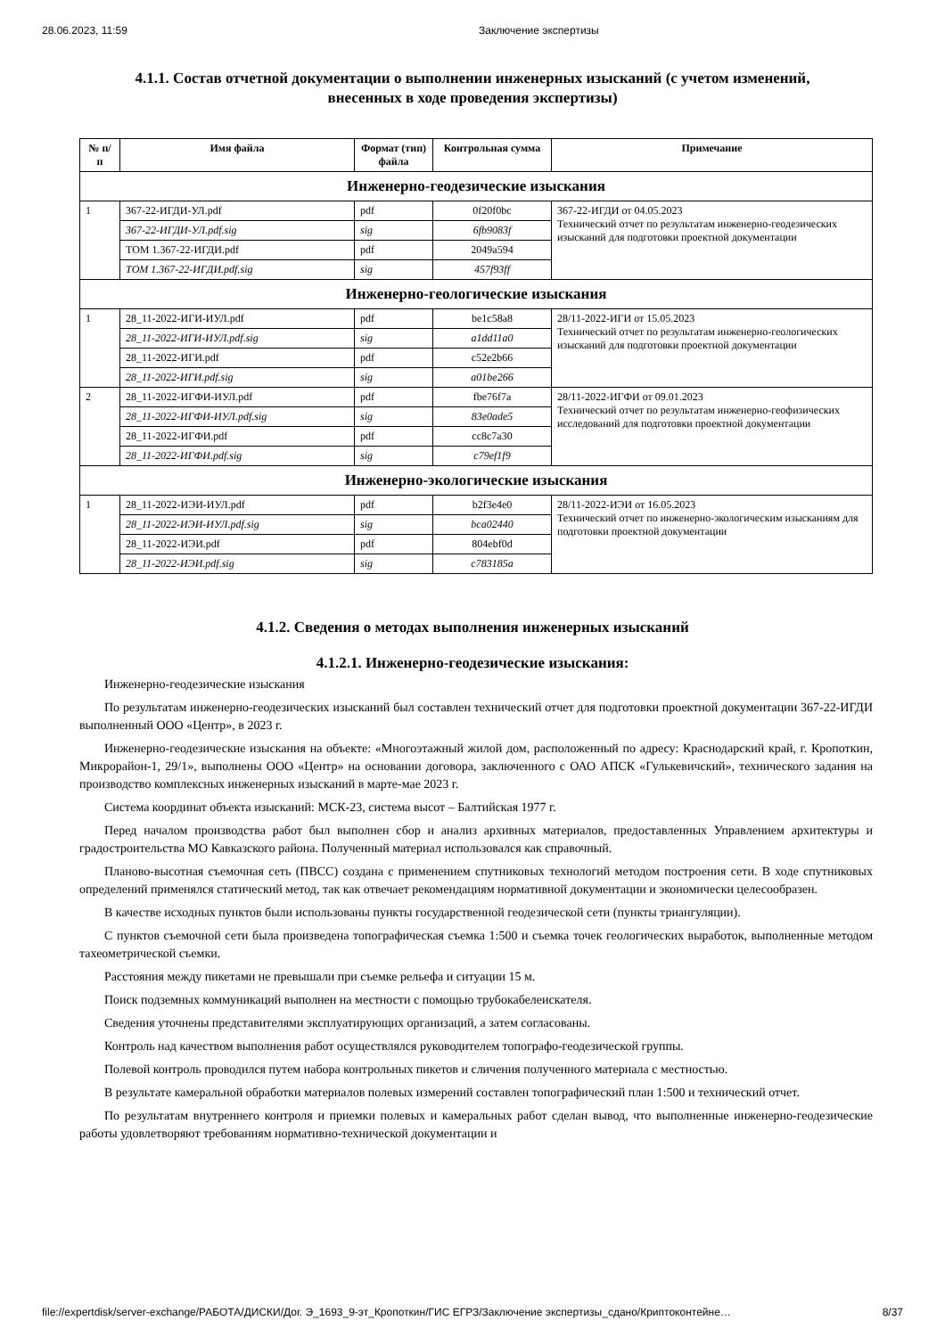28.06.2023, 11:59 Заключение экспертизы
4.1.1. Состав отчетной документации о выполнении инженерных изысканий (с учетом изменений, внесенных в ходе проведения экспертизы)
| № п/п | Имя файла | Формат (тип) файла | Контрольная сумма | Примечание |
| --- | --- | --- | --- | --- |
| Инженерно-геодезические изыскания | | | | |
| 1 | 367-22-ИГДИ-УЛ.pdf | pdf | 0f20f0bc | 367-22-ИГДИ от 04.05.2023 Технический отчет по результатам инженерно-геодезических изысканий для подготовки проектной документации |
| | 367-22-ИГДИ-УЛ.pdf.sig | sig | 6fb9083f | |
| | ТОМ 1.367-22-ИГДИ.pdf | pdf | 2049a594 | |
| | ТОМ 1.367-22-ИГДИ.pdf.sig | sig | 457f93ff | |
| Инженерно-геологические изыскания | | | | |
| 1 | 28_11-2022-ИГИ-ИУЛ.pdf | pdf | be1c58a8 | 28/11-2022-ИГИ от 15.05.2023 Технический отчет по результатам инженерно-геологических изысканий для подготовки проектной документации |
| | 28_11-2022-ИГИ-ИУЛ.pdf.sig | sig | a1dd11a0 | |
| | 28_11-2022-ИГИ.pdf | pdf | c52e2b66 | |
| | 28_11-2022-ИГИ.pdf.sig | sig | a01be266 | |
| 2 | 28_11-2022-ИГФИ-ИУЛ.pdf | pdf | fbe76f7a | 28/11-2022-ИГФИ от 09.01.2023 Технический отчет по результатам инженерно-геофизических исследований для подготовки проектной документации |
| | 28_11-2022-ИГФИ-ИУЛ.pdf.sig | sig | 83e0ade5 | |
| | 28_11-2022-ИГФИ.pdf | pdf | cc8c7a30 | |
| | 28_11-2022-ИГФИ.pdf.sig | sig | c79ef1f9 | |
| Инженерно-экологические изыскания | | | | |
| 1 | 28_11-2022-ИЭИ-ИУЛ.pdf | pdf | b2f3e4e0 | 28/11-2022-ИЭИ от 16.05.2023 Технический отчет по инженерно-экологическим изысканиям для подготовки проектной документации |
| | 28_11-2022-ИЭИ-ИУЛ.pdf.sig | sig | bca02440 | |
| | 28_11-2022-ИЭИ.pdf | pdf | 804ebf0d | |
| | 28_11-2022-ИЭИ.pdf.sig | sig | c783185a | |
4.1.2. Сведения о методах выполнения инженерных изысканий
4.1.2.1. Инженерно-геодезические изыскания:
Инженерно-геодезические изыскания
По результатам инженерно-геодезических изысканий был составлен технический отчет для подготовки проектной документации 367-22-ИГДИ выполненный ООО «Центр», в 2023 г.
Инженерно-геодезические изыскания на объекте: «Многоэтажный жилой дом, расположенный по адресу: Краснодарский край, г. Кропоткин, Микрорайон-1, 29/1», выполнены ООО «Центр» на основании договора, заключенного с ОАО АПСК «Гулькевичский», технического задания на производство комплексных инженерных изысканий в марте-мае 2023 г.
Система координат объекта изысканий: МСК-23, система высот – Балтийская 1977 г.
Перед началом производства работ был выполнен сбор и анализ архивных материалов, предоставленных Управлением архитектуры и градостроительства МО Кавказского района. Полученный материал использовался как справочный.
Планово-высотная съемочная сеть (ПВСС) создана с применением спутниковых технологий методом построения сети. В ходе спутниковых определений применялся статический метод, так как отвечает рекомендациям нормативной документации и экономически целесообразен.
В качестве исходных пунктов были использованы пункты государственной геодезической сети (пункты триангуляции).
С пунктов съемочной сети была произведена топографическая съемка 1:500 и съемка точек геологических выработок, выполненные методом тахеометрической съемки.
Расстояния между пикетами не превышали при съемке рельефа и ситуации 15 м.
Поиск подземных коммуникаций выполнен на местности с помощью трубокабелеискателя.
Сведения уточнены представителями эксплуатирующих организаций, а затем согласованы.
Контроль над качеством выполнения работ осуществлялся руководителем топографо-геодезической группы.
Полевой контроль проводился путем набора контрольных пикетов и сличения полученного материала с местностью.
В результате камеральной обработки материалов полевых измерений составлен топографический план 1:500 и технический отчет.
По результатам внутреннего контроля и приемки полевых и камеральных работ сделан вывод, что выполненные инженерно-геодезические работы удовлетворяют требованиям нормативно-технической документации и
file://expertdisk/server-exchange/РАБОТА/ДИСКИ/Дог. Э_1693_9-эт_Кропоткин/ГИС ЕГРЗ/Заключение экспертизы_сдано/Криптоконтейне… 8/37